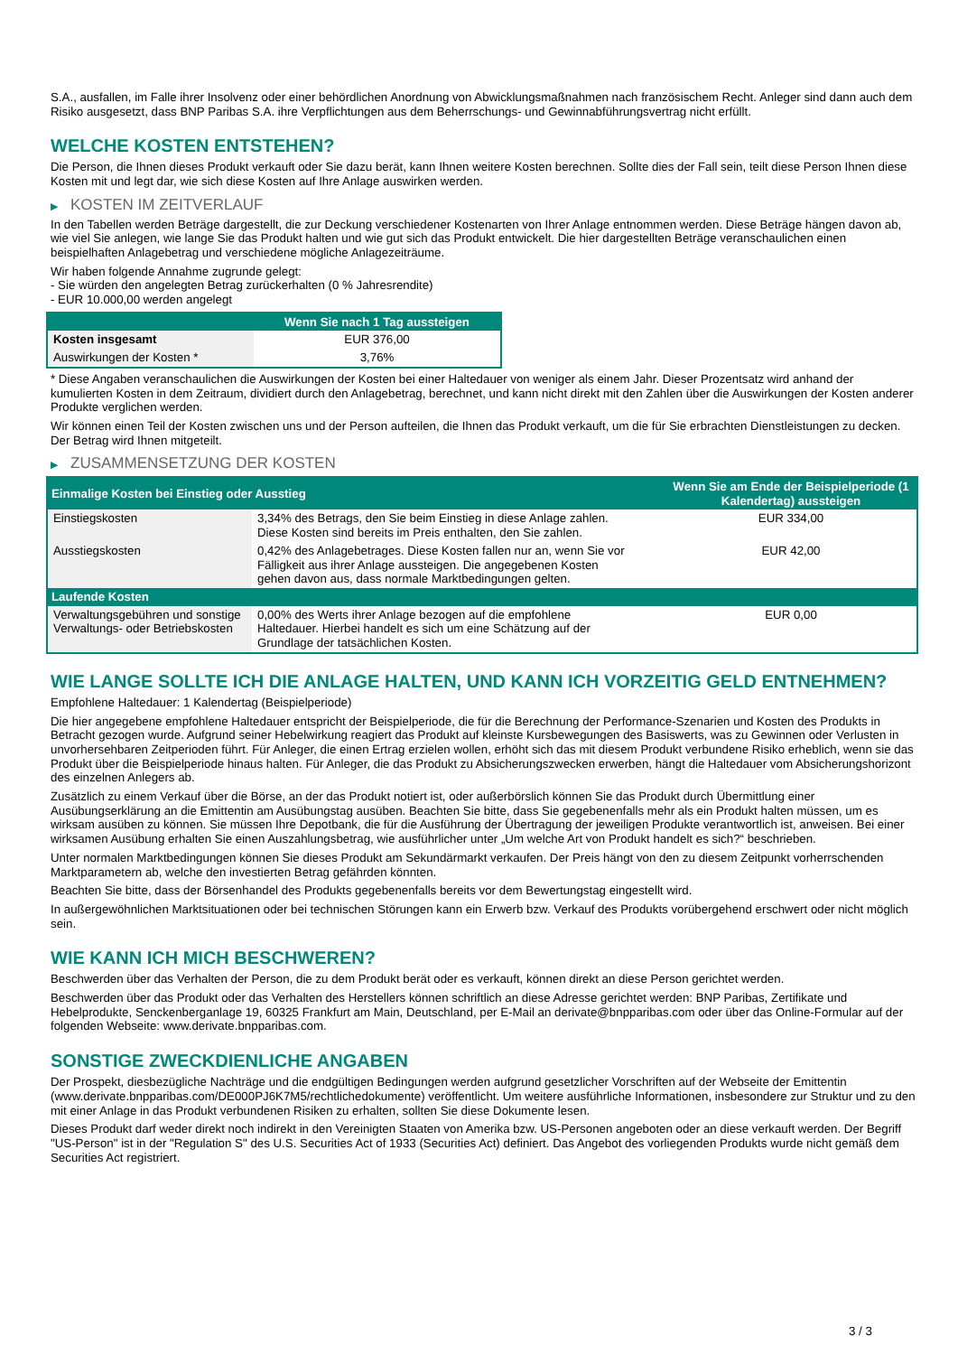S.A., ausfallen, im Falle ihrer Insolvenz oder einer behördlichen Anordnung von Abwicklungsmaßnahmen nach französischem Recht. Anleger sind dann auch dem Risiko ausgesetzt, dass BNP Paribas S.A. ihre Verpflichtungen aus dem Beherrschungs- und Gewinnabführungsvertrag nicht erfüllt.
WELCHE KOSTEN ENTSTEHEN?
Die Person, die Ihnen dieses Produkt verkauft oder Sie dazu berät, kann Ihnen weitere Kosten berechnen. Sollte dies der Fall sein, teilt diese Person Ihnen diese Kosten mit und legt dar, wie sich diese Kosten auf Ihre Anlage auswirken werden.
▶ KOSTEN IM ZEITVERLAUF
In den Tabellen werden Beträge dargestellt, die zur Deckung verschiedener Kostenarten von Ihrer Anlage entnommen werden. Diese Beträge hängen davon ab, wie viel Sie anlegen, wie lange Sie das Produkt halten und wie gut sich das Produkt entwickelt. Die hier dargestellten Beträge veranschaulichen einen beispielhaften Anlagebetrag und verschiedene mögliche Anlagezeiträume.
Wir haben folgende Annahme zugrunde gelegt:
- Sie würden den angelegten Betrag zurückerhalten (0 % Jahresrendite)
- EUR 10.000,00 werden angelegt
| | Wenn Sie nach 1 Tag aussteigen |
| --- | --- |
| Kosten insgesamt | EUR 376,00 |
| Auswirkungen der Kosten * | 3,76% |
* Diese Angaben veranschaulichen die Auswirkungen der Kosten bei einer Haltedauer von weniger als einem Jahr. Dieser Prozentsatz wird anhand der kumulierten Kosten in dem Zeitraum, dividiert durch den Anlagebetrag, berechnet, und kann nicht direkt mit den Zahlen über die Auswirkungen der Kosten anderer Produkte verglichen werden.
Wir können einen Teil der Kosten zwischen uns und der Person aufteilen, die Ihnen das Produkt verkauft, um die für Sie erbrachten Dienstleistungen zu decken. Der Betrag wird Ihnen mitgeteilt.
▶ ZUSAMMENSETZUNG DER KOSTEN
| Einmalige Kosten bei Einstieg oder Ausstieg | | Wenn Sie am Ende der Beispielperiode (1 Kalendertag) aussteigen |
| --- | --- | --- |
| Einstiegskosten | 3,34% des Betrags, den Sie beim Einstieg in diese Anlage zahlen. Diese Kosten sind bereits im Preis enthalten, den Sie zahlen. | EUR 334,00 |
| Ausstiegskosten | 0,42% des Anlagebetrages. Diese Kosten fallen nur an, wenn Sie vor Fälligkeit aus ihrer Anlage aussteigen. Die angegebenen Kosten gehen davon aus, dass normale Marktbedingungen gelten. | EUR 42,00 |
| Laufende Kosten | | |
| Verwaltungsgebühren und sonstige Verwaltungs- oder Betriebskosten | 0,00% des Werts ihrer Anlage bezogen auf die empfohlene Haltedauer. Hierbei handelt es sich um eine Schätzung auf der Grundlage der tatsächlichen Kosten. | EUR 0,00 |
WIE LANGE SOLLTE ICH DIE ANLAGE HALTEN, UND KANN ICH VORZEITIG GELD ENTNEHMEN?
Empfohlene Haltedauer: 1 Kalendertag (Beispielperiode)
Die hier angegebene empfohlene Haltedauer entspricht der Beispielperiode, die für die Berechnung der Performance-Szenarien und Kosten des Produkts in Betracht gezogen wurde. Aufgrund seiner Hebelwirkung reagiert das Produkt auf kleinste Kursbewegungen des Basiswerts, was zu Gewinnen oder Verlusten in unvorhersehbaren Zeitperioden führt. Für Anleger, die einen Ertrag erzielen wollen, erhöht sich das mit diesem Produkt verbundene Risiko erheblich, wenn sie das Produkt über die Beispielperiode hinaus halten. Für Anleger, die das Produkt zu Absicherungszwecken erwerben, hängt die Haltedauer vom Absicherungshorizont des einzelnen Anlegers ab.
Zusätzlich zu einem Verkauf über die Börse, an der das Produkt notiert ist, oder außerbörslich können Sie das Produkt durch Übermittlung einer Ausübungserklärung an die Emittentin am Ausübungstag ausüben. Beachten Sie bitte, dass Sie gegebenenfalls mehr als ein Produkt halten müssen, um es wirksam ausüben zu können. Sie müssen Ihre Depotbank, die für die Ausführung der Übertragung der jeweiligen Produkte verantwortlich ist, anweisen. Bei einer wirksamen Ausübung erhalten Sie einen Auszahlungsbetrag, wie ausführlicher unter „Um welche Art von Produkt handelt es sich?“ beschrieben.
Unter normalen Marktbedingungen können Sie dieses Produkt am Sekundärmarkt verkaufen. Der Preis hängt von den zu diesem Zeitpunkt vorherrschenden Marktparametern ab, welche den investierten Betrag gefährden könnten.
Beachten Sie bitte, dass der Börsenhandel des Produkts gegebenenfalls bereits vor dem Bewertungstag eingestellt wird.
In außergewöhnlichen Marktsituationen oder bei technischen Störungen kann ein Erwerb bzw. Verkauf des Produkts vorübergehend erschwert oder nicht möglich sein.
WIE KANN ICH MICH BESCHWEREN?
Beschwerden über das Verhalten der Person, die zu dem Produkt berät oder es verkauft, können direkt an diese Person gerichtet werden.
Beschwerden über das Produkt oder das Verhalten des Herstellers können schriftlich an diese Adresse gerichtet werden: BNP Paribas, Zertifikate und Hebelprodukte, Senckenberganlage 19, 60325 Frankfurt am Main, Deutschland, per E-Mail an derivate@bnpparibas.com oder über das Online-Formular auf der folgenden Webseite: www.derivate.bnpparibas.com.
SONSTIGE ZWECKDIENLICHE ANGABEN
Der Prospekt, diesbezügliche Nachträge und die endgültigen Bedingungen werden aufgrund gesetzlicher Vorschriften auf der Webseite der Emittentin (www.derivate.bnpparibas.com/DE000PJ6K7M5/rechtlichedokumente) veröffentlicht. Um weitere ausführliche Informationen, insbesondere zur Struktur und zu den mit einer Anlage in das Produkt verbundenen Risiken zu erhalten, sollten Sie diese Dokumente lesen.
Dieses Produkt darf weder direkt noch indirekt in den Vereinigten Staaten von Amerika bzw. US-Personen angeboten oder an diese verkauft werden. Der Begriff "US-Person" ist in der "Regulation S" des U.S. Securities Act of 1933 (Securities Act) definiert. Das Angebot des vorliegenden Produkts wurde nicht gemäß dem Securities Act registriert.
3 / 3